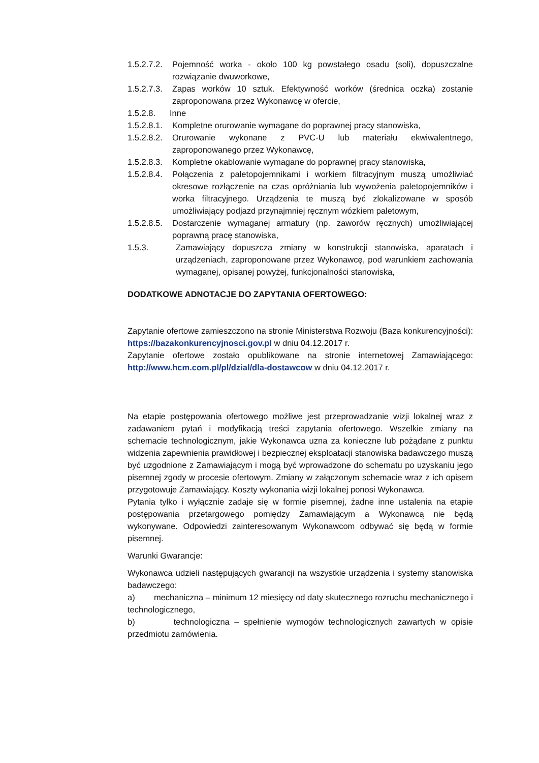1.5.2.7.2.
Pojemność worka - około 100 kg powstałego osadu (soli), dopuszczalne rozwiązanie dwuworkowe,
1.5.2.7.3.
Zapas worków 10 sztuk. Efektywność worków (średnica oczka) zostanie zaproponowana przez Wykonawcę w ofercie,
1.5.2.8. Inne
1.5.2.8.1.
Kompletne orurowanie wymagane do poprawnej pracy stanowiska,
1.5.2.8.2.
Orurowanie wykonane z PVC-U lub materiału ekwiwalentnego, zaproponowanego przez Wykonawcę,
1.5.2.8.3.
Kompletne okablowanie wymagane do poprawnej pracy stanowiska,
1.5.2.8.4.
Połączenia z paletopojemnikami i workiem filtracyjnym muszą umożliwiać okresowe rozłączenie na czas opróżniania lub wywożenia paletopojemników i worka filtracyjnego. Urządzenia te muszą być zlokalizowane w sposób umożliwiający podjazd przynajmniej ręcznym wózkiem paletowym,
1.5.2.8.5.
Dostarczenie wymaganej armatury (np. zaworów ręcznych) umożliwiającej poprawną pracę stanowiska,
1.5.3. Zamawiający dopuszcza zmiany w konstrukcji stanowiska, aparatach i urządzeniach, zaproponowane przez Wykonawcę, pod warunkiem zachowania wymaganej, opisanej powyżej, funkcjonalności stanowiska,
DODATKOWE ADNOTACJE DO ZAPYTANIA OFERTOWEGO:
Zapytanie ofertowe zamieszczono na stronie Ministerstwa Rozwoju (Baza konkurencyjności): https://bazakonkurencyjnosci.gov.pl w dniu 04.12.2017 r.
Zapytanie ofertowe zostało opublikowane na stronie internetowej Zamawiającego: http://www.hcm.com.pl/pl/dzial/dla-dostawcow w dniu 04.12.2017 r.
Na etapie postępowania ofertowego możliwe jest przeprowadzanie wizji lokalnej wraz z zadawaniem pytań i modyfikacją treści zapytania ofertowego. Wszelkie zmiany na schemacie technologicznym, jakie Wykonawca uzna za konieczne lub pożądane z punktu widzenia zapewnienia prawidłowej i bezpiecznej eksploatacji stanowiska badawczego muszą być uzgodnione z Zamawiającym i mogą być wprowadzone do schematu po uzyskaniu jego pisemnej zgody w procesie ofertowym. Zmiany w załączonym schemacie wraz z ich opisem przygotowuje Zamawiający. Koszty wykonania wizji lokalnej ponosi Wykonawca.
Pytania tylko i wyłącznie zadaje się w formie pisemnej, żadne inne ustalenia na etapie postępowania przetargowego pomiędzy Zamawiającym a Wykonawcą nie będą wykonywane. Odpowiedzi zainteresowanym Wykonawcom odbywać się będą w formie pisemnej.
Warunki Gwarancje:
Wykonawca udzieli następujących gwarancji na wszystkie urządzenia i systemy stanowiska badawczego:
a) mechaniczna – minimum 12 miesięcy od daty skutecznego rozruchu mechanicznego i technologicznego,
b) technologiczna – spełnienie wymogów technologicznych zawartych w opisie przedmiotu zamówienia.